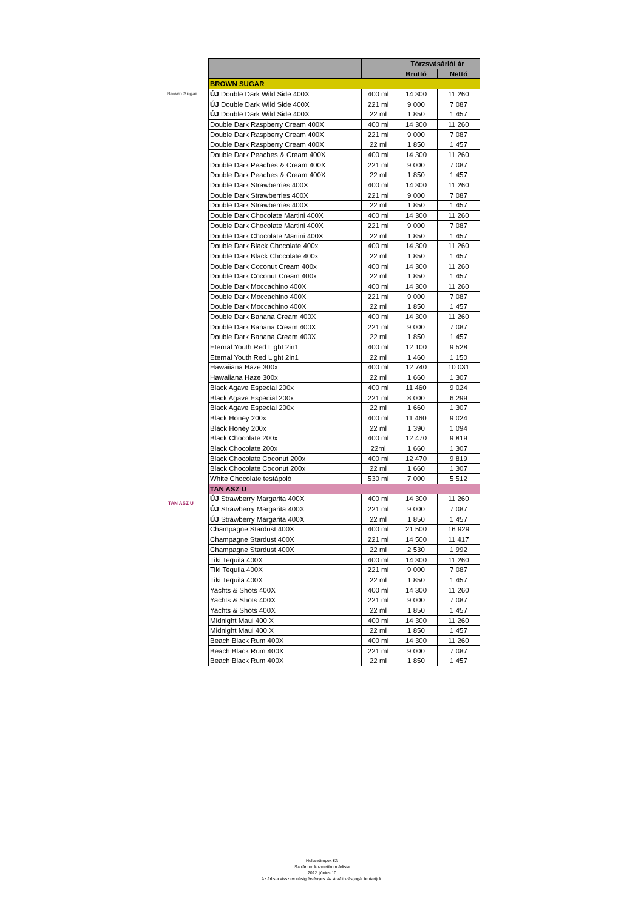Brown Sugar
TAN ASZ U
| | | Törzsvásárlói ár | |
| --- | --- | --- | --- |
| | | Bruttó | Nettó |
| BROWN SUGAR | | | |
| ÚJ Double Dark Wild Side 400X | 400 ml | 14 300 | 11 260 |
| ÚJ Double Dark Wild Side 400X | 221 ml | 9 000 | 7 087 |
| ÚJ Double Dark Wild Side 400X | 22 ml | 1 850 | 1 457 |
| Double Dark Raspberry Cream 400X | 400 ml | 14 300 | 11 260 |
| Double Dark Raspberry Cream 400X | 221 ml | 9 000 | 7 087 |
| Double Dark Raspberry Cream 400X | 22 ml | 1 850 | 1 457 |
| Double Dark Peaches & Cream 400X | 400 ml | 14 300 | 11 260 |
| Double Dark Peaches & Cream 400X | 221 ml | 9 000 | 7 087 |
| Double Dark Peaches & Cream 400X | 22 ml | 1 850 | 1 457 |
| Double Dark Strawberries 400X | 400 ml | 14 300 | 11 260 |
| Double Dark Strawberries 400X | 221 ml | 9 000 | 7 087 |
| Double Dark Strawberries 400X | 22 ml | 1 850 | 1 457 |
| Double Dark Chocolate Martini 400X | 400 ml | 14 300 | 11 260 |
| Double Dark Chocolate Martini 400X | 221 ml | 9 000 | 7 087 |
| Double Dark Chocolate Martini 400X | 22 ml | 1 850 | 1 457 |
| Double Dark Black Chocolate 400x | 400 ml | 14 300 | 11 260 |
| Double Dark Black Chocolate 400x | 22 ml | 1 850 | 1 457 |
| Double Dark Coconut Cream 400x | 400 ml | 14 300 | 11 260 |
| Double Dark Coconut Cream 400x | 22 ml | 1 850 | 1 457 |
| Double Dark Moccachino 400X | 400 ml | 14 300 | 11 260 |
| Double Dark Moccachino 400X | 221 ml | 9 000 | 7 087 |
| Double Dark Moccachino 400X | 22 ml | 1 850 | 1 457 |
| Double Dark Banana Cream 400X | 400 ml | 14 300 | 11 260 |
| Double Dark Banana Cream 400X | 221 ml | 9 000 | 7 087 |
| Double Dark Banana Cream 400X | 22 ml | 1 850 | 1 457 |
| Eternal Youth Red Light 2in1 | 400 ml | 12 100 | 9 528 |
| Eternal Youth Red Light 2in1 | 22 ml | 1 460 | 1 150 |
| Hawaiiana Haze 300x | 400 ml | 12 740 | 10 031 |
| Hawaiiana Haze 300x | 22 ml | 1 660 | 1 307 |
| Black Agave Especial 200x | 400 ml | 11 460 | 9 024 |
| Black Agave Especial 200x | 221 ml | 8 000 | 6 299 |
| Black Agave Especial 200x | 22 ml | 1 660 | 1 307 |
| Black Honey 200x | 400 ml | 11 460 | 9 024 |
| Black Honey 200x | 22 ml | 1 390 | 1 094 |
| Black Chocolate 200x | 400 ml | 12 470 | 9 819 |
| Black Chocolate 200x | 22ml | 1 660 | 1 307 |
| Black Chocolate Coconut 200x | 400 ml | 12 470 | 9 819 |
| Black Chocolate Coconut 200x | 22 ml | 1 660 | 1 307 |
| White Chocolate testápoló | 530 ml | 7 000 | 5 512 |
| TAN ASZ U | | | |
| ÚJ Strawberry Margarita 400X | 400 ml | 14 300 | 11 260 |
| ÚJ Strawberry Margarita 400X | 221 ml | 9 000 | 7 087 |
| ÚJ Strawberry Margarita 400X | 22 ml | 1 850 | 1 457 |
| Champagne Stardust 400X | 400 ml | 21 500 | 16 929 |
| Champagne Stardust 400X | 221 ml | 14 500 | 11 417 |
| Champagne Stardust 400X | 22 ml | 2 530 | 1 992 |
| Tiki Tequila 400X | 400 ml | 14 300 | 11 260 |
| Tiki Tequila 400X | 221 ml | 9 000 | 7 087 |
| Tiki Tequila 400X | 22 ml | 1 850 | 1 457 |
| Yachts & Shots 400X | 400 ml | 14 300 | 11 260 |
| Yachts & Shots 400X | 221 ml | 9 000 | 7 087 |
| Yachts & Shots 400X | 22 ml | 1 850 | 1 457 |
| Midnight Maui 400 X | 400 ml | 14 300 | 11 260 |
| Midnight Maui 400 X | 22 ml | 1 850 | 1 457 |
| Beach Black Rum 400X | 400 ml | 14 300 | 11 260 |
| Beach Black Rum 400X | 221 ml | 9 000 | 7 087 |
| Beach Black Rum 400X | 22 ml | 1 850 | 1 457 |
Hollandimpex Kft
Szolárium kozmetikum árlista
2022. június 10
Az árlista visszavonásig érvényes. Az árváltozás jogát fentartjuk!